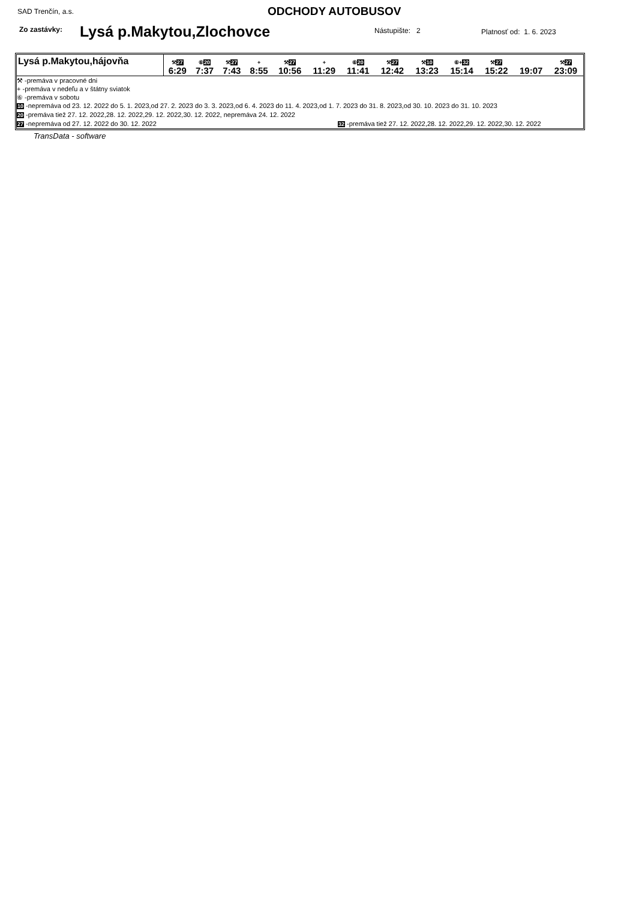SAD Trenčín, a.s. ODCHODY AUTOBUSOV
Zo zastávky: Lysá p.Makytou,Zlochovce Nástupište: 2 Platnosť od: 1. 6. 2023
| Lysá p.Makytou,hájovňa | ⚒ 27 6:29 | ⑥ 20 7:37 | ⚒ 27 7:43 | + 8:55 | ⚒ 27 10:56 | + 11:29 | ⑥ 20 11:41 | ⚒ 27 12:42 | ⚒ 10 13:23 | ⑥+ 32 15:14 | ⚒ 27 15:22 | 19:07 | ⚒ 27 23:09 |
⚒ -premáva v pracovné dni
+ -premáva v nedeľu a v štátny sviatok
⑥ -premáva v sobotu
10 -nepremáva od 23. 12. 2022 do 5. 1. 2023,od 27. 2. 2023 do 3. 3. 2023,od 6. 4. 2023 do 11. 4. 2023,od 1. 7. 2023 do 31. 8. 2023,od 30. 10. 2023 do 31. 10. 2023
20 -premáva tiež 27. 12. 2022,28. 12. 2022,29. 12. 2022,30. 12. 2022, nepremáva 24. 12. 2022
27 -nepremáva od 27. 12. 2022 do 30. 12. 2022 32 -premáva tiež 27. 12. 2022,28. 12. 2022,29. 12. 2022,30. 12. 2022
TransData - software